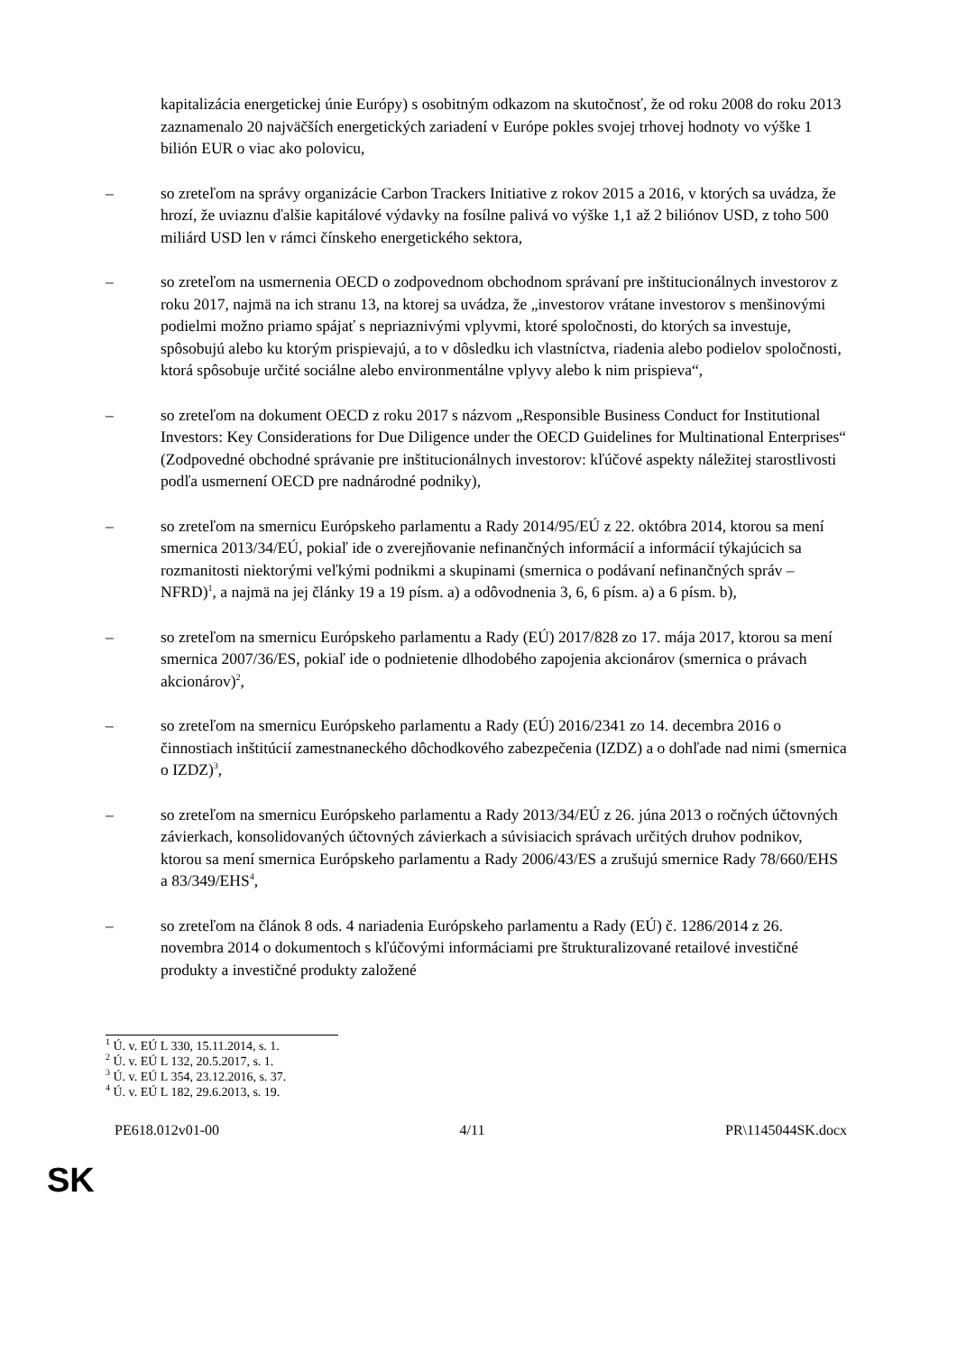kapitalizácia energetickej únie Európy) s osobitným odkazom na skutočnosť, že od roku 2008 do roku 2013 zaznamenalo 20 najväčších energetických zariadení v Európe pokles svojej trhovej hodnoty vo výške 1 bilión EUR o viac ako polovicu,
– so zreteľom na správy organizácie Carbon Trackers Initiative z rokov 2015 a 2016, v ktorých sa uvádza, že hrozí, že uviaznu ďalšie kapitálové výdavky na fosílne palivá vo výške 1,1 až 2 biliónov USD, z toho 500 miliárd USD len v rámci čínskeho energetického sektora,
– so zreteľom na usmernenia OECD o zodpovednom obchodnom správaní pre inštitucionálnych investorov z roku 2017, najmä na ich stranu 13, na ktorej sa uvádza, že „investorov vrátane investorov s menšinovými podielmi možno priamo spájať s nepriaznivými vplyvmi, ktoré spoločnosti, do ktorých sa investuje, spôsobujú alebo ku ktorým prispievajú, a to v dôsledku ich vlastníctva, riadenia alebo podielov spoločnosti, ktorá spôsobuje určité sociálne alebo environmentálne vplyvy alebo k nim prispieva“,
– so zreteľom na dokument OECD z roku 2017 s názvom „Responsible Business Conduct for Institutional Investors: Key Considerations for Due Diligence under the OECD Guidelines for Multinational Enterprises“ (Zodpovedné obchodné správanie pre inštitucionálnych investorov: kľúčové aspekty náležitej starostlivosti podľa usmernení OECD pre nadnárodné podniky),
– so zreteľom na smernicu Európskeho parlamentu a Rady 2014/95/EÚ z 22. októbra 2014, ktorou sa mení smernica 2013/34/EÚ, pokiaľ ide o zverejňovanie nefinančných informácií a informácií týkajúcich sa rozmanitosti niektorými veľkými podnikmi a skupinami (smernica o podávaní nefinančných správ – NFRD)<sup>1</sup>, a najmä na jej články 19 a 19 písm. a) a odôvodnenia 3, 6, 6 písm. a) a 6 písm. b),
– so zreteľom na smernicu Európskeho parlamentu a Rady (EÚ) 2017/828 zo 17. mája 2017, ktorou sa mení smernica 2007/36/ES, pokiaľ ide o podnietenie dlhodobého zapojenia akcionárov (smernica o právach akcionárov)<sup>2</sup>,
– so zreteľom na smernicu Európskeho parlamentu a Rady (EÚ) 2016/2341 zo 14. decembra 2016 o činnostiach inštitúcií zamestnaneckého dôchodkového zabezpečenia (IZDZ) a o dohľade nad nimi (smernica o IZDZ)<sup>3</sup>,
– so zreteľom na smernicu Európskeho parlamentu a Rady 2013/34/EÚ z 26. júna 2013 o ročných účtovných závierkach, konsolidovaných účtovných závierkach a súvisiacich správach určitých druhov podnikov, ktorou sa mení smernica Európskeho parlamentu a Rady 2006/43/ES a zrušujú smernice Rady 78/660/EHS a 83/349/EHS<sup>4</sup>,
– so zreteľom na článok 8 ods. 4 nariadenia Európskeho parlamentu a Rady (EÚ) č. 1286/2014 z 26. novembra 2014 o dokumentoch s kľúčovými informáciami pre štrukturalizované retailové investičné produkty a investičné produkty založené
<sup>1</sup> Ú. v. EÚ L 330, 15.11.2014, s. 1.
<sup>2</sup> Ú. v. EÚ L 132, 20.5.2017, s. 1.
<sup>3</sup> Ú. v. EÚ L 354, 23.12.2016, s. 37.
<sup>4</sup> Ú. v. EÚ L 182, 29.6.2013, s. 19.
PE618.012v01-00 4/11 PR\1145044SK.docx
SK